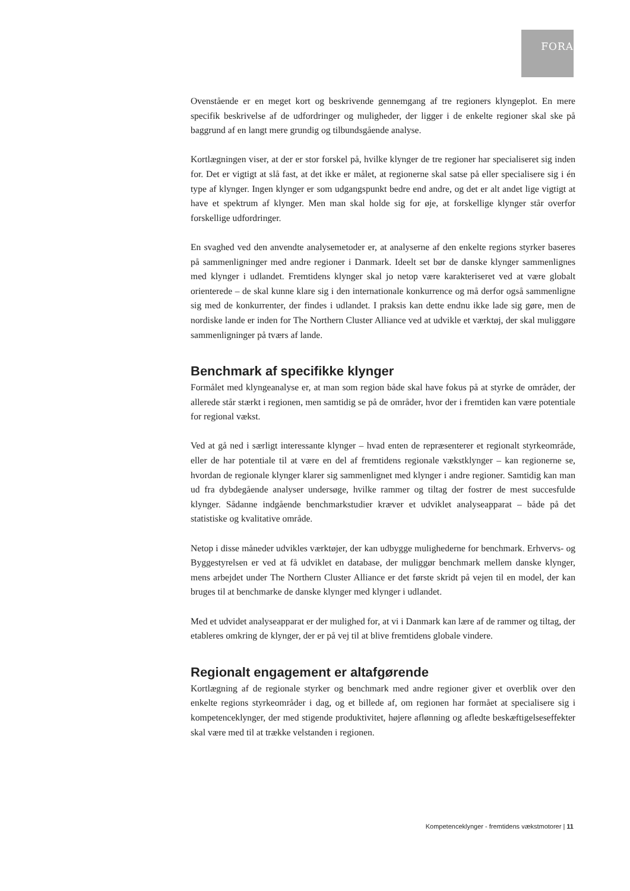FORA
Ovenstående er en meget kort og beskrivende gennemgang af tre regioners klyngeplot. En mere specifik beskrivelse af de udfordringer og muligheder, der ligger i de enkelte regioner skal ske på baggrund af en langt mere grundig og tilbundsgående analyse.
Kortlægningen viser, at der er stor forskel på, hvilke klynger de tre regioner har specialiseret sig inden for. Det er vigtigt at slå fast, at det ikke er målet, at regionerne skal satse på eller specialisere sig i én type af klynger. Ingen klynger er som udgangspunkt bedre end andre, og det er alt andet lige vigtigt at have et spektrum af klynger. Men man skal holde sig for øje, at forskellige klynger står overfor forskellige udfordringer.
En svaghed ved den anvendte analysemetoder er, at analyserne af den enkelte regions styrker baseres på sammenligninger med andre regioner i Danmark. Ideelt set bør de danske klynger sammenlignes med klynger i udlandet. Fremtidens klynger skal jo netop være karakteriseret ved at være globalt orienterede – de skal kunne klare sig i den internationale konkurrence og må derfor også sammenligne sig med de konkurrenter, der findes i udlandet. I praksis kan dette endnu ikke lade sig gøre, men de nordiske lande er inden for The Northern Cluster Alliance ved at udvikle et værktøj, der skal muliggøre sammenligninger på tværs af lande.
Benchmark af specifikke klynger
Formålet med klyngeanalyse er, at man som region både skal have fokus på at styrke de områder, der allerede står stærkt i regionen, men samtidig se på de områder, hvor der i fremtiden kan være potentiale for regional vækst.
Ved at gå ned i særligt interessante klynger – hvad enten de repræsenterer et regionalt styrkeområde, eller de har potentiale til at være en del af fremtidens regionale vækstklynger – kan regionerne se, hvordan de regionale klynger klarer sig sammenlignet med klynger i andre regioner. Samtidig kan man ud fra dybdegående analyser undersøge, hvilke rammer og tiltag der fostrer de mest succesfulde klynger. Sådanne indgående benchmarkstudier kræver et udviklet analyseapparat – både på det statistiske og kvalitative område.
Netop i disse måneder udvikles værktøjer, der kan udbygge mulighederne for benchmark. Erhvervs- og Byggestyrelsen er ved at få udviklet en database, der muliggør benchmark mellem danske klynger, mens arbejdet under The Northern Cluster Alliance er det første skridt på vejen til en model, der kan bruges til at benchmarke de danske klynger med klynger i udlandet.
Med et udvidet analyseapparat er der mulighed for, at vi i Danmark kan lære af de rammer og tiltag, der etableres omkring de klynger, der er på vej til at blive fremtidens globale vindere.
Regionalt engagement er altafgørende
Kortlægning af de regionale styrker og benchmark med andre regioner giver et overblik over den enkelte regions styrkeområder i dag, og et billede af, om regionen har formået at specialisere sig i kompetenceklynger, der med stigende produktivitet, højere aflønning og afledte beskæftigelseseffekter skal være med til at trække velstanden i regionen.
Kompetenceklynger - fremtidens vækstmotorer | 11